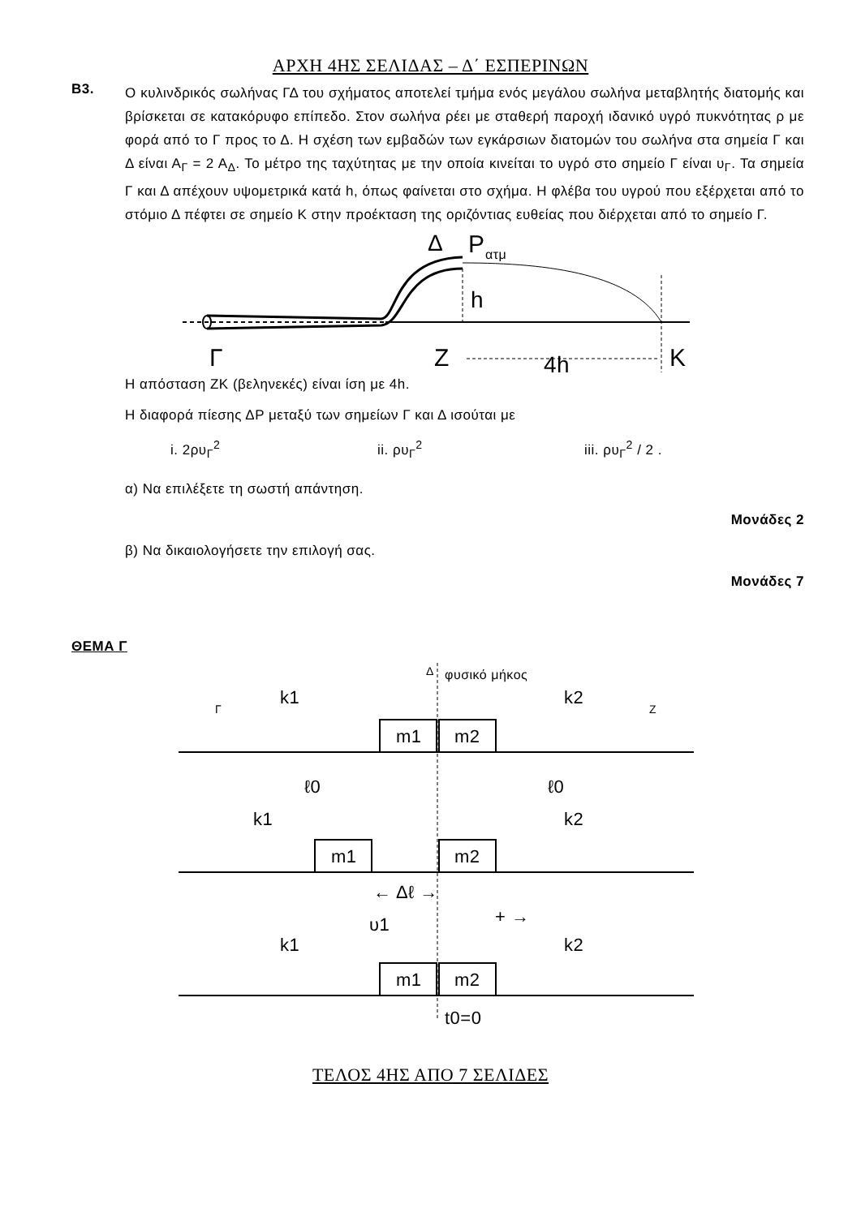ΑΡΧΗ 4ΗΣ ΣΕΛΙΔΑΣ – Δ΄ ΕΣΠΕΡΙΝΩΝ
Β3.
Ο κυλινδρικός σωλήνας ΓΔ του σχήματος αποτελεί τμήμα ενός μεγάλου σωλήνα μεταβλητής διατομής και βρίσκεται σε κατακόρυφο επίπεδο. Στον σωλήνα ρέει με σταθερή παροχή ιδανικό υγρό πυκνότητας ρ με φορά από το Γ προς το Δ. Η σχέση των εμβαδών των εγκάρσιων διατομών του σωλήνα στα σημεία Γ και Δ είναι Α<sub>Γ</sub> = 2 Α<sub>Δ</sub>. Το μέτρο της ταχύτητας με την οποία κινείται το υγρό στο σημείο Γ είναι υ<sub>Γ</sub>. Τα σημεία Γ και Δ απέχουν υψομετρικά κατά h, όπως φαίνεται στο σχήμα. Η φλέβα του υγρού που εξέρχεται από το στόμιο Δ πέφτει σε σημείο Κ στην προέκταση της οριζόντιας ευθείας που διέρχεται από το σημείο Γ.
Γ
Δ
P
ατμ
h
Z
4h
K
Η απόσταση ΖΚ (βεληνεκές) είναι ίση με 4h.
Η διαφορά πίεσης ΔΡ μεταξύ των σημείων Γ και Δ ισούται με
i. 2ρυ<sub>Γ</sub><sup>2</sup> ii. ρυ<sub>Γ</sub><sup>2</sup> iii. ρυ<sub>Γ</sub><sup>2</sup> / 2 .
α) Να επιλέξετε τη σωστή απάντηση.
Μονάδες 2
β) Να δικαιολογήσετε την επιλογή σας.
Μονάδες 7
ΘΕΜΑ Γ
Δ
φυσικό μήκος
m1
m2
k1
k2
Γ
Z
ℓ0
ℓ0
m1
m2
k1
k2
← Δℓ →
υ1
+ →
m1
m2
k1
k2
t0=0
ΤΕΛΟΣ 4ΗΣ ΑΠΟ 7 ΣΕΛΙΔΕΣ